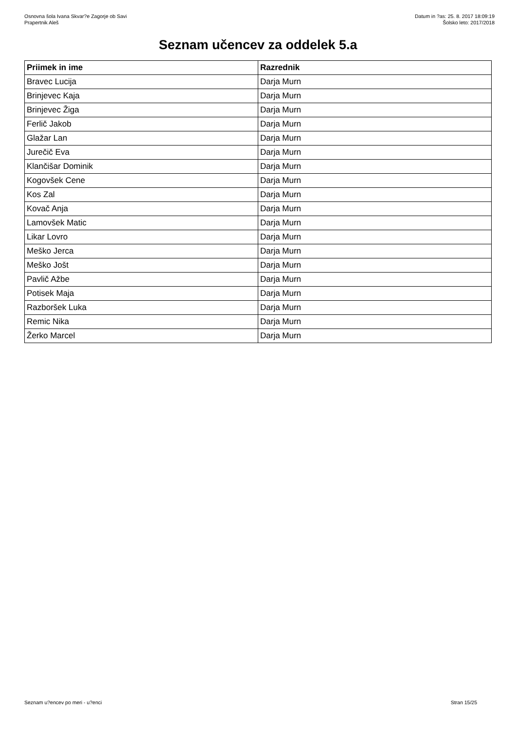Osnovna šola Ivana Skvar?e Zagorje ob Savi
Prapertnik Aleš
Datum in ?as: 25. 8. 2017 18:09:19
Šolsko leto: 2017/2018
Seznam učencev za oddelek 5.a
| Priimek in ime | Razrednik |
| --- | --- |
| Bravec Lucija | Darja Murn |
| Brinjevec Kaja | Darja Murn |
| Brinjevec Žiga | Darja Murn |
| Ferlič Jakob | Darja Murn |
| Glažar Lan | Darja Murn |
| Jurečič Eva | Darja Murn |
| Klančišar Dominik | Darja Murn |
| Kogovšek Cene | Darja Murn |
| Kos Zal | Darja Murn |
| Kovač Anja | Darja Murn |
| Lamovšek Matic | Darja Murn |
| Likar Lovro | Darja Murn |
| Meško Jerca | Darja Murn |
| Meško Jošt | Darja Murn |
| Pavlič Ažbe | Darja Murn |
| Potisek Maja | Darja Murn |
| Razboršek Luka | Darja Murn |
| Remic Nika | Darja Murn |
| Žerko Marcel | Darja Murn |
Seznam u?encev po meri - u?enci
Stran 15/25